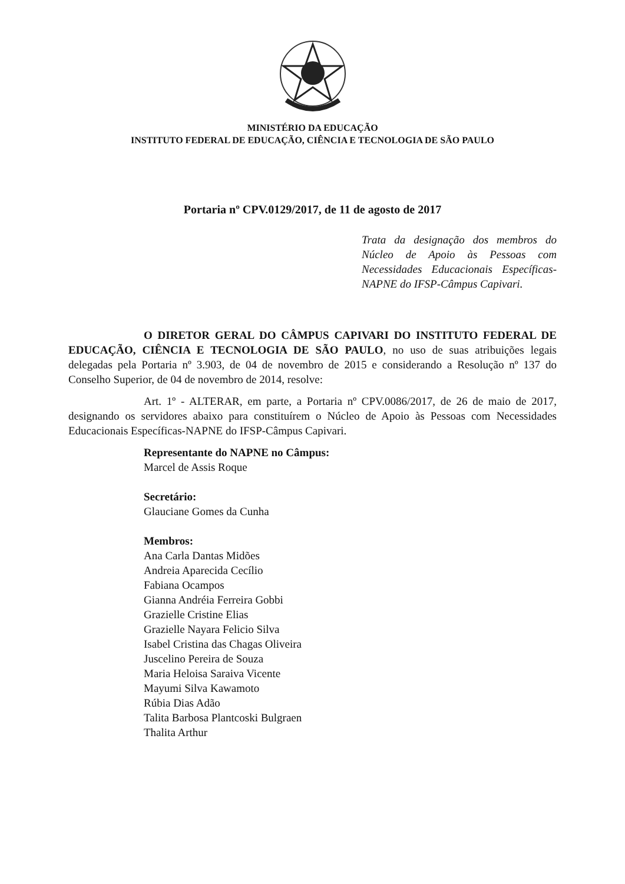MINISTÉRIO DA EDUCAÇÃO
INSTITUTO FEDERAL DE EDUCAÇÃO, CIÊNCIA E TECNOLOGIA DE SÃO PAULO
Portaria nº CPV.0129/2017, de 11 de agosto de 2017
Trata da designação dos membros do Núcleo de Apoio às Pessoas com Necessidades Educacionais Específicas-NAPNE do IFSP-Câmpus Capivari.
O DIRETOR GERAL DO CÂMPUS CAPIVARI DO INSTITUTO FEDERAL DE EDUCAÇÃO, CIÊNCIA E TECNOLOGIA DE SÃO PAULO, no uso de suas atribuições legais delegadas pela Portaria nº 3.903, de 04 de novembro de 2015 e considerando a Resolução nº 137 do Conselho Superior, de 04 de novembro de 2014, resolve:
Art. 1º - ALTERAR, em parte, a Portaria nº CPV.0086/2017, de 26 de maio de 2017, designando os servidores abaixo para constituírem o Núcleo de Apoio às Pessoas com Necessidades Educacionais Específicas-NAPNE do IFSP-Câmpus Capivari.
Representante do NAPNE no Câmpus:
Marcel de Assis Roque
Secretário:
Glauciane Gomes da Cunha
Membros:
Ana Carla Dantas Midões
Andreia Aparecida Cecílio
Fabiana Ocampos
Gianna Andréia Ferreira Gobbi
Grazielle Cristine Elias
Grazielle Nayara Felicio Silva
Isabel Cristina das Chagas Oliveira
Juscelino Pereira de Souza
Maria Heloisa Saraiva Vicente
Mayumi Silva Kawamoto
Rúbia Dias Adão
Talita Barbosa Plantcoski Bulgraen
Thalita Arthur